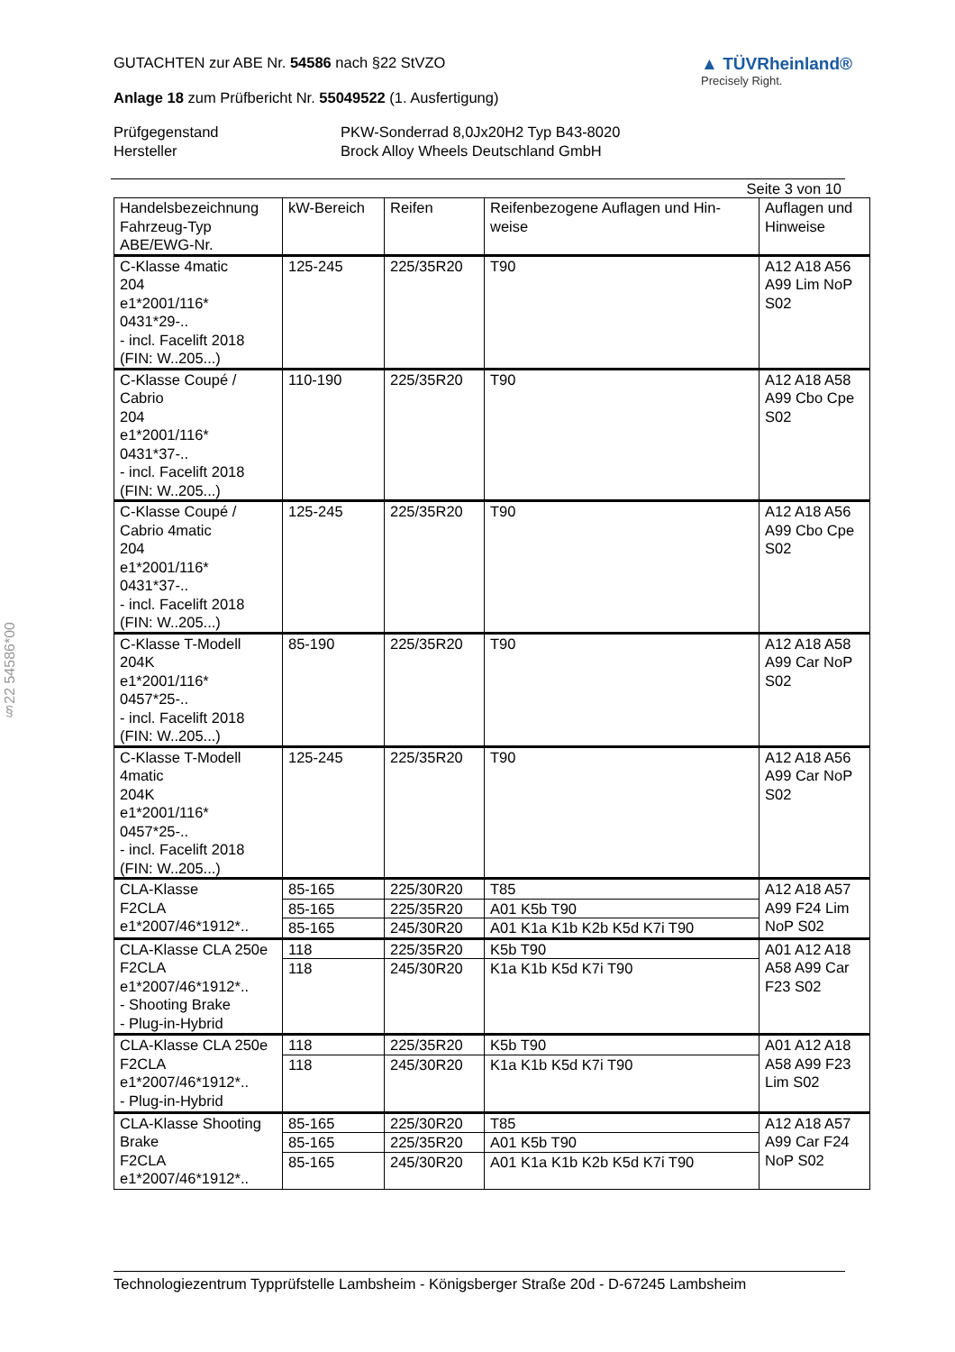§22 54586*00
GUTACHTEN zur ABE Nr. 54586 nach §22 StVZO
Anlage 18 zum Prüfbericht Nr. 55049522 (1. Ausfertigung)
▲ TÜVRheinland®
Precisely Right.
Prüfgegenstand PKW-Sonderrad 8,0Jx20H2 Typ B43-8020 Hersteller Brock Alloy Wheels Deutschland GmbH
Seite 3 von 10
| Handelsbezeichnung Fahrzeug-Typ ABE/EWG-Nr. | kW-Bereich | Reifen | Reifenbezogene Auflagen und Hin- weise | Auflagen und Hinweise |
| --- | --- | --- | --- | --- |
| C-Klasse 4matic 204 e1*2001/116* 0431*29-.. - incl. Facelift 2018 (FIN: W..205...) | 125-245 | 225/35R20 | T90 | A12 A18 A56 A99 Lim NoP S02 |
| C-Klasse Coupé / Cabrio 204 e1*2001/116* 0431*37-.. - incl. Facelift 2018 (FIN: W..205...) | 110-190 | 225/35R20 | T90 | A12 A18 A58 A99 Cbo Cpe S02 |
| C-Klasse Coupé / Cabrio 4matic 204 e1*2001/116* 0431*37-.. - incl. Facelift 2018 (FIN: W..205...) | 125-245 | 225/35R20 | T90 | A12 A18 A56 A99 Cbo Cpe S02 |
| C-Klasse T-Modell 204K e1*2001/116* 0457*25-.. - incl. Facelift 2018 (FIN: W..205...) | 85-190 | 225/35R20 | T90 | A12 A18 A58 A99 Car NoP S02 |
| C-Klasse T-Modell 4matic 204K e1*2001/116* 0457*25-.. - incl. Facelift 2018 (FIN: W..205...) | 125-245 | 225/35R20 | T90 | A12 A18 A56 A99 Car NoP S02 |
| CLA-Klasse F2CLA e1*2007/46*1912*.. | 85-165 | 225/30R20 | T85 | A12 A18 A57 A99 F24 Lim NoP S02 |
| | 85-165 | 225/35R20 | A01 K5b T90 | |
| | 85-165 | 245/30R20 | A01 K1a K1b K2b K5d K7i T90 | |
| CLA-Klasse CLA 250e F2CLA e1*2007/46*1912*.. - Shooting Brake - Plug-in-Hybrid | 118 | 225/35R20 | K5b T90 | A01 A12 A18 A58 A99 Car F23 S02 |
| | 118 | 245/30R20 | K1a K1b K5d K7i T90 | |
| CLA-Klasse CLA 250e F2CLA e1*2007/46*1912*.. - Plug-in-Hybrid | 118 | 225/35R20 | K5b T90 | A01 A12 A18 A58 A99 F23 Lim S02 |
| | 118 | 245/30R20 | K1a K1b K5d K7i T90 | |
| CLA-Klasse Shooting Brake F2CLA e1*2007/46*1912*.. | 85-165 | 225/30R20 | T85 | A12 A18 A57 A99 Car F24 NoP S02 |
| | 85-165 | 225/35R20 | A01 K5b T90 | |
| | 85-165 | 245/30R20 | A01 K1a K1b K2b K5d K7i T90 | |
Technologiezentrum Typprüfstelle Lambsheim - Königsberger Straße 20d - D-67245 Lambsheim